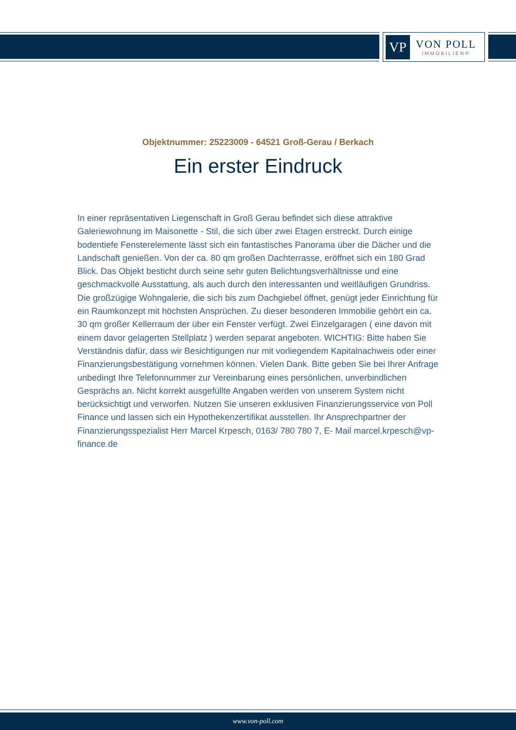VP
VON POLL
IMMOBILIEN®
Objektnummer: 25223009 - 64521 Groß-Gerau / Berkach
Ein erster Eindruck
In einer repräsentativen Liegenschaft in Groß Gerau befindet sich diese attraktive Galeriewohnung im Maisonette - Stil, die sich über zwei Etagen erstreckt. Durch einige bodentiefe Fensterelemente lässt sich ein fantastisches Panorama über die Dächer und die Landschaft genießen. Von der ca. 80 qm großen Dachterrasse, eröffnet sich ein 180 Grad Blick. Das Objekt besticht durch seine sehr guten Belichtungsverhältnisse und eine geschmackvolle Ausstattung, als auch durch den interessanten und weitläufigen Grundriss. Die großzügige Wohngalerie, die sich bis zum Dachgiebel öffnet, genügt jeder Einrichtung für ein Raumkonzept mit höchsten Ansprüchen. Zu dieser besonderen Immobilie gehört ein ca. 30 qm großer Kellerraum der über ein Fenster verfügt. Zwei Einzelgaragen ( eine davon mit einem davor gelagerten Stellplatz ) werden separat angeboten. WICHTIG: Bitte haben Sie Verständnis dafür, dass wir Besichtigungen nur mit vorliegendem Kapitalnachweis oder einer Finanzierungsbestätigung vornehmen können. Vielen Dank. Bitte geben Sie bei Ihrer Anfrage unbedingt Ihre Telefonnummer zur Vereinbarung eines persönlichen, unverbindlichen Gesprächs an. Nicht korrekt ausgefüllte Angaben werden von unserem System nicht berücksichtigt und verworfen. Nutzen Sie unseren exklusiven Finanzierungsservice von Poll Finance und lassen sich ein Hypothekenzertifikat ausstellen. Ihr Ansprechpartner der Finanzierungsspezialist Herr Marcel Krpesch, 0163/ 780 780 7, E- Mail marcel.krpesch@vp-finance.de
www.von-poll.com